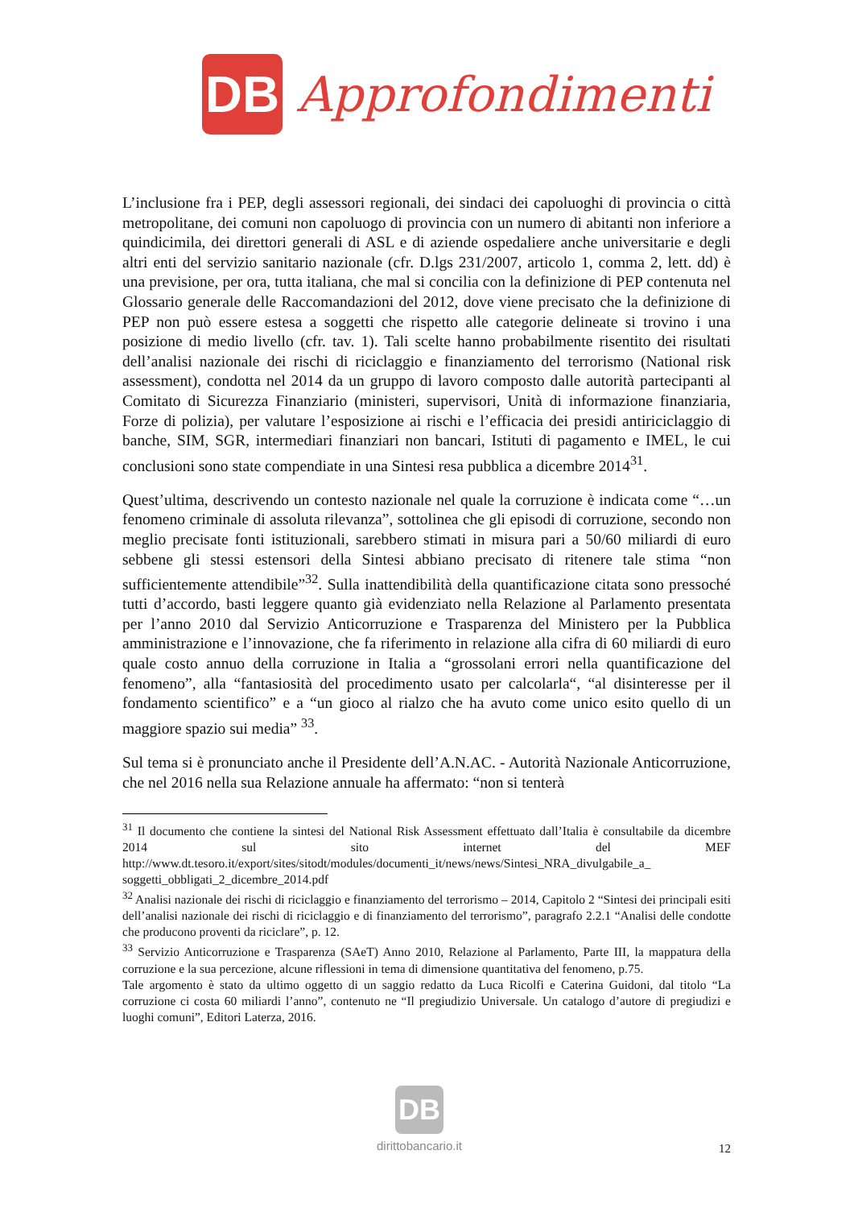DB
Approfondimenti
L’inclusione fra i PEP, degli assessori regionali, dei sindaci dei capoluoghi di provincia o città metropolitane, dei comuni non capoluogo di provincia con un numero di abitanti non inferiore a quindicimila, dei direttori generali di ASL e di aziende ospedaliere anche universitarie e degli altri enti del servizio sanitario nazionale (cfr. D.lgs 231/2007, articolo 1, comma 2, lett. dd) è una previsione, per ora, tutta italiana, che mal si concilia con la definizione di PEP contenuta nel Glossario generale delle Raccomandazioni del 2012, dove viene precisato che la definizione di PEP non può essere estesa a soggetti che rispetto alle categorie delineate si trovino i una posizione di medio livello (cfr. tav. 1). Tali scelte hanno probabilmente risentito dei risultati dell’analisi nazionale dei rischi di riciclaggio e finanziamento del terrorismo (National risk assessment), condotta nel 2014 da un gruppo di lavoro composto dalle autorità partecipanti al Comitato di Sicurezza Finanziario (ministeri, supervisori, Unità di informazione finanziaria, Forze di polizia), per valutare l’esposizione ai rischi e l’efficacia dei presidi antiriciclaggio di banche, SIM, SGR, intermediari finanziari non bancari, Istituti di pagamento e IMEL, le cui conclusioni sono state compendiate in una Sintesi resa pubblica a dicembre 2014<sup>31</sup>.
Quest’ultima, descrivendo un contesto nazionale nel quale la corruzione è indicata come “…un fenomeno criminale di assoluta rilevanza”, sottolinea che gli episodi di corruzione, secondo non meglio precisate fonti istituzionali, sarebbero stimati in misura pari a 50/60 miliardi di euro sebbene gli stessi estensori della Sintesi abbiano precisato di ritenere tale stima “non sufficientemente attendibile”<sup>32</sup>. Sulla inattendibilità della quantificazione citata sono pressoché tutti d’accordo, basti leggere quanto già evidenziato nella Relazione al Parlamento presentata per l’anno 2010 dal Servizio Anticorruzione e Trasparenza del Ministero per la Pubblica amministrazione e l’innovazione, che fa riferimento in relazione alla cifra di 60 miliardi di euro quale costo annuo della corruzione in Italia a “grossolani errori nella quantificazione del fenomeno”, alla “fantasiosità del procedimento usato per calcolarla“, “al disinteresse per il fondamento scientifico” e a “un gioco al rialzo che ha avuto come unico esito quello di un maggiore spazio sui media” <sup>33</sup>.
Sul tema si è pronunciato anche il Presidente dell’A.N.AC. - Autorità Nazionale Anticorruzione, che nel 2016 nella sua Relazione annuale ha affermato: “non si tenterà
<sup>31</sup> Il documento che contiene la sintesi del National Risk Assessment effettuato dall’Italia è consultabile da dicembre 2014 sul sito internet del MEF http://www.dt.tesoro.it/export/sites/sitodt/modules/documenti_it/news/news/Sintesi_NRA_divulgabile_a_ soggetti_obbligati_2_dicembre_2014.pdf
<sup>32</sup> Analisi nazionale dei rischi di riciclaggio e finanziamento del terrorismo – 2014, Capitolo 2 “Sintesi dei principali esiti dell’analisi nazionale dei rischi di riciclaggio e di finanziamento del terrorismo”, paragrafo 2.2.1 “Analisi delle condotte che producono proventi da riciclare”, p. 12.
<sup>33</sup> Servizio Anticorruzione e Trasparenza (SAeT) Anno 2010, Relazione al Parlamento, Parte III, la mappatura della corruzione e la sua percezione, alcune riflessioni in tema di dimensione quantitativa del fenomeno, p.75.
Tale argomento è stato da ultimo oggetto di un saggio redatto da Luca Ricolfi e Caterina Guidoni, dal titolo “La corruzione ci costa 60 miliardi l’anno”, contenuto ne “Il pregiudizio Universale. Un catalogo d’autore di pregiudizi e luoghi comuni”, Editori Laterza, 2016.
DB
dirittobancario.it
12